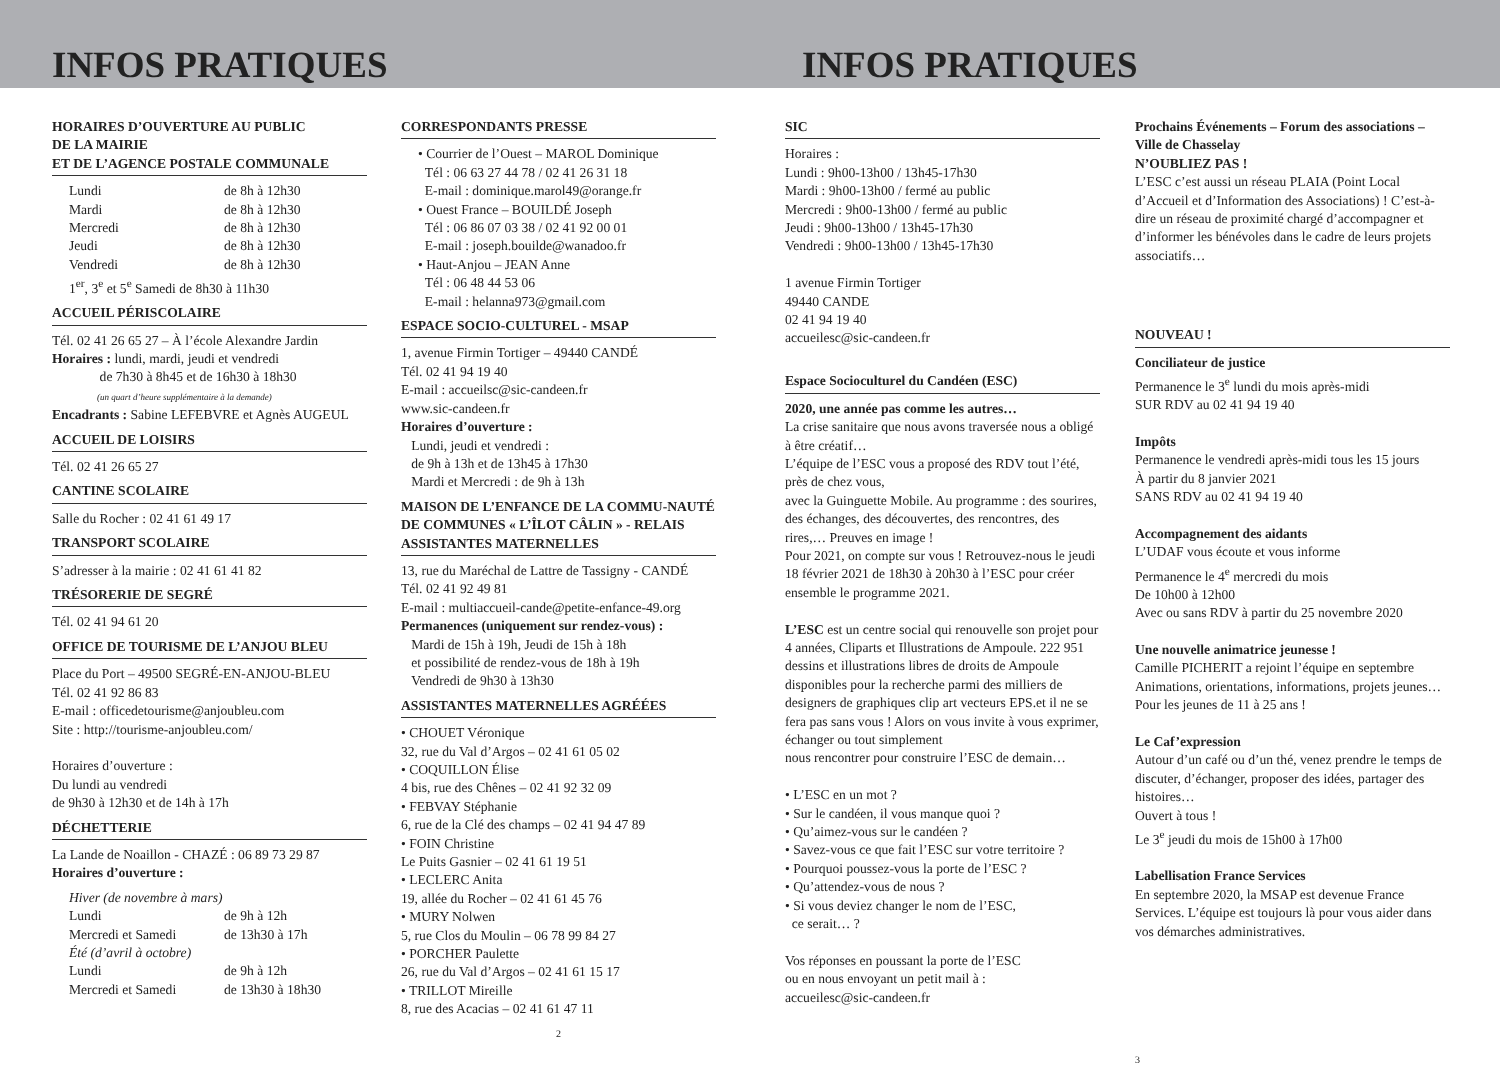INFOS PRATIQUES INFOS PRATIQUES
HORAIRES D’OUVERTURE AU PUBLIC
DE LA MAIRIE
ET DE L’AGENCE POSTALE COMMUNALE
Lundi de 8h à 12h30
Mardi de 8h à 12h30
Mercredi de 8h à 12h30
Jeudi de 8h à 12h30
Vendredi de 8h à 12h30
1<sup>er</sup>, 3<sup>e</sup> et 5<sup>e</sup> Samedi de 8h30 à 11h30
ACCUEIL PÉRISCOLAIRE
Tél. 02 41 26 65 27 – À l’école Alexandre Jardin
Horaires : lundi, mardi, jeudi et vendredi
de 7h30 à 8h45 et de 16h30 à 18h30
(un quart d’heure supplémentaire à la demande)
Encadrants : Sabine LEFEBVRE et Agnès AUGEUL
ACCUEIL DE LOISIRS
Tél. 02 41 26 65 27
CANTINE SCOLAIRE
Salle du Rocher : 02 41 61 49 17
TRANSPORT SCOLAIRE
S’adresser à la mairie : 02 41 61 41 82
TRÉSORERIE DE SEGRÉ
Tél. 02 41 94 61 20
OFFICE DE TOURISME DE L’ANJOU BLEU
Place du Port – 49500 SEGRÉ-EN-ANJOU-BLEU
Tél. 02 41 92 86 83
E-mail : officedetourisme@anjoubleu.com
Site : http://tourisme-anjoubleu.com/
Horaires d’ouverture :
Du lundi au vendredi
de 9h30 à 12h30 et de 14h à 17h
DÉCHETTERIE
La Lande de Noaillon - CHAZÉ : 06 89 73 29 87
Horaires d’ouverture :
Hiver (de novembre à mars)
Lundi de 9h à 12h
Mercredi et Samedi de 13h30 à 17h
Été (d’avril à octobre)
Lundi de 9h à 12h
Mercredi et Samedi de 13h30 à 18h30
CORRESPONDANTS PRESSE
• Courrier de l’Ouest – MAROL Dominique
Tél : 06 63 27 44 78 / 02 41 26 31 18
E-mail : dominique.marol49@orange.fr
• Ouest France – BOUILDÉ Joseph
Tél : 06 86 07 03 38 / 02 41 92 00 01
E-mail : joseph.bouilde@wanadoo.fr
• Haut-Anjou – JEAN Anne
Tél : 06 48 44 53 06
E-mail : helanna973@gmail.com
ESPACE SOCIO-CULTUREL - MSAP
1, avenue Firmin Tortiger – 49440 CANDÉ
Tél. 02 41 94 19 40
E-mail : accueilsc@sic-candeen.fr
www.sic-candeen.fr
Horaires d’ouverture :
Lundi, jeudi et vendredi :
de 9h à 13h et de 13h45 à 17h30
Mardi et Mercredi : de 9h à 13h
MAISON DE L’ENFANCE DE LA COMMU-NAUTÉ DE COMMUNES « L’ÎLOT CÂLIN » - RELAIS ASSISTANTES MATERNELLES
13, rue du Maréchal de Lattre de Tassigny - CANDÉ
Tél. 02 41 92 49 81
E-mail : multiaccueil-cande@petite-enfance-49.org
Permanences (uniquement sur rendez-vous) :
Mardi de 15h à 19h, Jeudi de 15h à 18h
et possibilité de rendez-vous de 18h à 19h
Vendredi de 9h30 à 13h30
ASSISTANTES MATERNELLES AGRÉÉES
• CHOUET Véronique
32, rue du Val d’Argos – 02 41 61 05 02
• COQUILLON Élise
4 bis, rue des Chênes – 02 41 92 32 09
• FEBVAY Stéphanie
6, rue de la Clé des champs – 02 41 94 47 89
• FOIN Christine
Le Puits Gasnier – 02 41 61 19 51
• LECLERC Anita
19, allée du Rocher – 02 41 61 45 76
• MURY Nolwen
5, rue Clos du Moulin – 06 78 99 84 27
• PORCHER Paulette
26, rue du Val d’Argos – 02 41 61 15 17
• TRILLOT Mireille
8, rue des Acacias – 02 41 61 47 11
2
SIC
Horaires :
Lundi : 9h00-13h00 / 13h45-17h30
Mardi : 9h00-13h00 / fermé au public
Mercredi : 9h00-13h00 / fermé au public
Jeudi : 9h00-13h00 / 13h45-17h30
Vendredi : 9h00-13h00 / 13h45-17h30
1 avenue Firmin Tortiger
49440 CANDE
02 41 94 19 40
accueilesc@sic-candeen.fr
Espace Socioculturel du Candéen (ESC)
2020, une année pas comme les autres…
La crise sanitaire que nous avons traversée nous a obligé à être créatif…
L’équipe de l’ESC vous a proposé des RDV tout l’été, près de chez vous,
avec la Guinguette Mobile. Au programme : des sourires, des échanges, des découvertes, des rencontres, des rires,… Preuves en image !
Pour 2021, on compte sur vous ! Retrouvez-nous le jeudi 18 février 2021 de 18h30 à 20h30 à l’ESC pour créer ensemble le programme 2021.
L’ESC est un centre social qui renouvelle son projet pour 4 années, Cliparts et Illustrations de Ampoule. 222 951 dessins et illustrations libres de droits de Ampoule disponibles pour la recherche parmi des milliers de designers de graphiques clip art vecteurs EPS.et il ne se fera pas sans vous ! Alors on vous invite à vous exprimer, échanger ou tout simplement
nous rencontrer pour construire l’ESC de demain…
• L’ESC en un mot ?
• Sur le candéen, il vous manque quoi ?
• Qu’aimez-vous sur le candéen ?
• Savez-vous ce que fait l’ESC sur votre territoire ?
• Pourquoi poussez-vous la porte de l’ESC ?
• Qu’attendez-vous de nous ?
• Si vous deviez changer le nom de l’ESC,
ce serait… ?
Vos réponses en poussant la porte de l’ESC
ou en nous envoyant un petit mail à :
accueilesc@sic-candeen.fr
Prochains Événements – Forum des associations – Ville de Chasselay
N’OUBLIEZ PAS !
L’ESC c’est aussi un réseau PLAIA (Point Local d’Accueil et d’Information des Associations) ! C’est-à-dire un réseau de proximité chargé d’accompagner et d’informer les bénévoles dans le cadre de leurs projets associatifs…
NOUVEAU !
Conciliateur de justice
Permanence le 3<sup>e</sup> lundi du mois après-midi
SUR RDV au 02 41 94 19 40
Impôts
Permanence le vendredi après-midi tous les 15 jours
À partir du 8 janvier 2021
SANS RDV au 02 41 94 19 40
Accompagnement des aidants
L’UDAF vous écoute et vous informe
Permanence le 4<sup>e</sup> mercredi du mois
De 10h00 à 12h00
Avec ou sans RDV à partir du 25 novembre 2020
Une nouvelle animatrice jeunesse !
Camille PICHERIT a rejoint l’équipe en septembre
Animations, orientations, informations, projets jeunes…
Pour les jeunes de 11 à 25 ans !
Le Caf’expression
Autour d’un café ou d’un thé, venez prendre le temps de discuter, d’échanger, proposer des idées, partager des histoires…
Ouvert à tous !
Le 3<sup>e</sup> jeudi du mois de 15h00 à 17h00
Labellisation France Services
En septembre 2020, la MSAP est devenue France Services. L’équipe est toujours là pour vous aider dans vos démarches administratives.
3